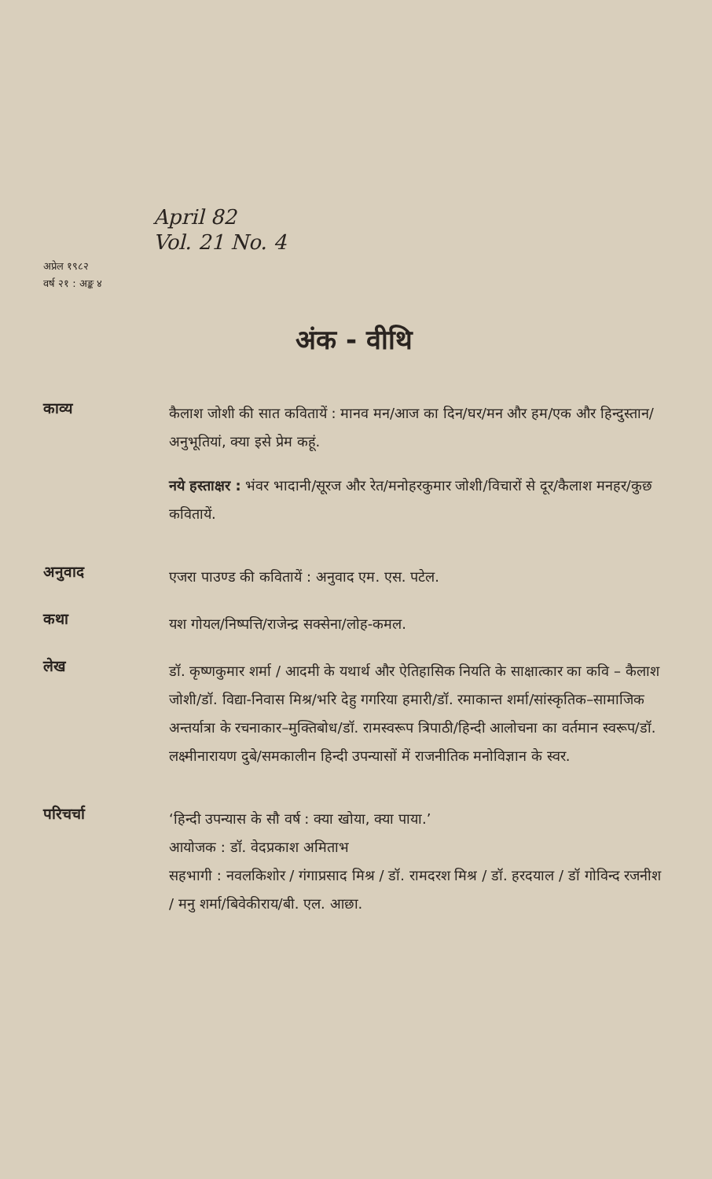April 82
Vol. 21 No. 4
अप्रेल १९८२
वर्ष २१ : अङ्क ४
अंक - वीथि
काव्य
कैलाश जोशी की सात कवितायें : मानव मन/आज का दिन/घर/मन और हम/एक और हिन्दुस्तान/अनुभूतियां, क्या इसे प्रेम कहूं.
नये हस्ताक्षर : भंवर भादानी/सूरज और रेत/मनोहरकुमार जोशी/विचारों से दूर/कैलाश मनहर/कुछ कवितायें.
अनुवाद
एजरा पाउण्ड की कवितायें : अनुवाद एम. एस. पटेल.
कथा
यश गोयल/निष्पत्ति/राजेन्द्र सक्सेना/लोह-कमल.
लेख
डॉ. कृष्णकुमार शर्मा / आदमी के यथार्थ और ऐतिहासिक नियति के साक्षात्कार का कवि – कैलाश जोशी/डॉ. विद्या-निवास मिश्र/भरि देहु गगरिया हमारी/डॉ. रमाकान्त शर्मा/सांस्कृतिक–सामाजिक अन्तर्यात्रा के रचनाकार–मुक्तिबोध/डॉ. रामस्वरूप त्रिपाठी/हिन्दी आलोचना का वर्तमान स्वरूप/डॉ. लक्ष्मीनारायण दुबे/समकालीन हिन्दी उपन्यासों में राजनीतिक मनोविज्ञान के स्वर.
परिचर्चा
‘हिन्दी उपन्यास के सौ वर्ष : क्या खोया, क्या पाया.’
आयोजक : डॉ. वेदप्रकाश अमिताभ
सहभागी : नवलकिशोर / गंगाप्रसाद मिश्र / डॉ. रामदरश मिश्र / डॉ. हरदयाल / डॉ गोविन्द रजनीश / मनु शर्मा/बिवेकीराय/बी. एल. आछा.